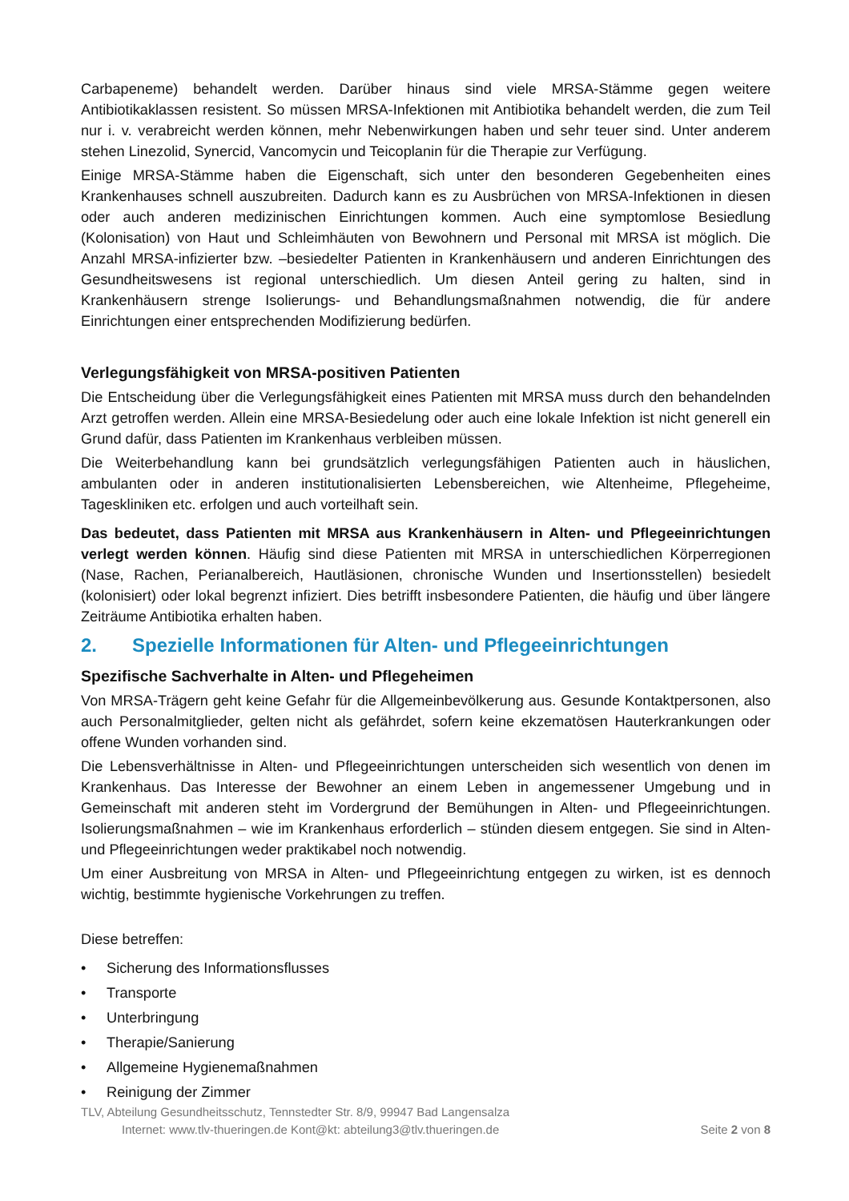Carbapeneme) behandelt werden. Darüber hinaus sind viele MRSA-Stämme gegen weitere Antibiotikaklassen resistent. So müssen MRSA-Infektionen mit Antibiotika behandelt werden, die zum Teil nur i. v. verabreicht werden können, mehr Nebenwirkungen haben und sehr teuer sind. Unter anderem stehen Linezolid, Synercid, Vancomycin und Teicoplanin für die Therapie zur Verfügung.
Einige MRSA-Stämme haben die Eigenschaft, sich unter den besonderen Gegebenheiten eines Krankenhauses schnell auszubreiten. Dadurch kann es zu Ausbrüchen von MRSA-Infektionen in diesen oder auch anderen medizinischen Einrichtungen kommen. Auch eine symptomlose Besiedlung (Kolonisation) von Haut und Schleimhäuten von Bewohnern und Personal mit MRSA ist möglich. Die Anzahl MRSA-infizierter bzw. –besiedelter Patienten in Krankenhäusern und anderen Einrichtungen des Gesundheitswesens ist regional unterschiedlich. Um diesen Anteil gering zu halten, sind in Krankenhäusern strenge Isolierungs- und Behandlungsmaßnahmen notwendig, die für andere Einrichtungen einer entsprechenden Modifizierung bedürfen.
Verlegungsfähigkeit von MRSA-positiven Patienten
Die Entscheidung über die Verlegungsfähigkeit eines Patienten mit MRSA muss durch den behandelnden Arzt getroffen werden. Allein eine MRSA-Besiedelung oder auch eine lokale Infektion ist nicht generell ein Grund dafür, dass Patienten im Krankenhaus verbleiben müssen.
Die Weiterbehandlung kann bei grundsätzlich verlegungsfähigen Patienten auch in häuslichen, ambulanten oder in anderen institutionalisierten Lebensbereichen, wie Altenheime, Pflegeheime, Tageskliniken etc. erfolgen und auch vorteilhaft sein.
Das bedeutet, dass Patienten mit MRSA aus Krankenhäusern in Alten- und Pflegeeinrichtungen verlegt werden können. Häufig sind diese Patienten mit MRSA in unterschiedlichen Körperregionen (Nase, Rachen, Perianalbereich, Hautläsionen, chronische Wunden und Insertionsstellen) besiedelt (kolonisiert) oder lokal begrenzt infiziert. Dies betrifft insbesondere Patienten, die häufig und über längere Zeiträume Antibiotika erhalten haben.
2. Spezielle Informationen für Alten- und Pflegeeinrichtungen
Spezifische Sachverhalte in Alten- und Pflegeheimen
Von MRSA-Trägern geht keine Gefahr für die Allgemeinbevölkerung aus. Gesunde Kontaktpersonen, also auch Personalmitglieder, gelten nicht als gefährdet, sofern keine ekzematösen Hauterkrankungen oder offene Wunden vorhanden sind.
Die Lebensverhältnisse in Alten- und Pflegeeinrichtungen unterscheiden sich wesentlich von denen im Krankenhaus. Das Interesse der Bewohner an einem Leben in angemessener Umgebung und in Gemeinschaft mit anderen steht im Vordergrund der Bemühungen in Alten- und Pflegeeinrichtungen. Isolierungsmaßnahmen – wie im Krankenhaus erforderlich – stünden diesem entgegen. Sie sind in Alten- und Pflegeeinrichtungen weder praktikabel noch notwendig.
Um einer Ausbreitung von MRSA in Alten- und Pflegeeinrichtung entgegen zu wirken, ist es dennoch wichtig, bestimmte hygienische Vorkehrungen zu treffen.
Diese betreffen:
• Sicherung des Informationsflusses
• Transporte
• Unterbringung
• Therapie/Sanierung
• Allgemeine Hygienemaßnahmen
• Reinigung der Zimmer
TLV, Abteilung Gesundheitsschutz, Tennstedter Str. 8/9, 99947 Bad Langensalza
Internet: www.tlv-thueringen.de Kont@kt: abteilung3@tlv.thueringen.de Seite 2 von 8